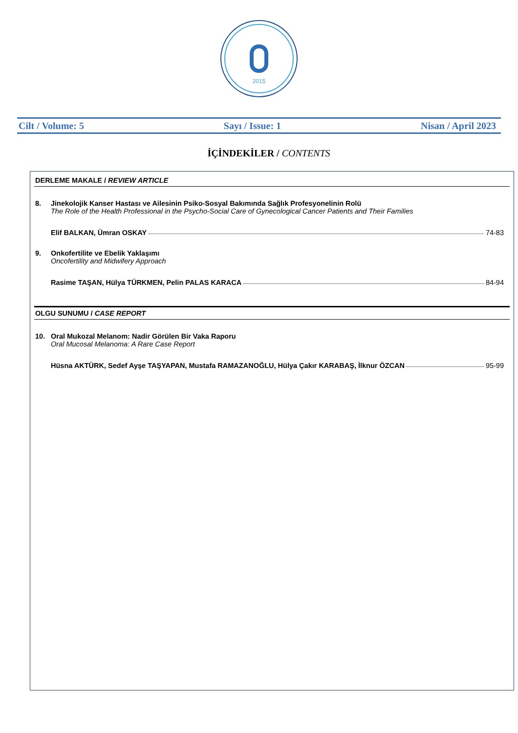2015
Cilt / Volume: 5 Sayı / Issue: 1 Nisan / April 2023
İÇİNDEKİLER / CONTENTS
DERLEME MAKALE / REVIEW ARTICLE
8. Jinekolojik Kanser Hastası ve Ailesinin Psiko-Sosyal Bakımında Sağlık Profesyonelinin Rolü
The Role of the Health Professional in the Psycho-Social Care of Gynecological Cancer Patients and Their Families
Elif BALKAN, Ümran OSKAY 74-83
9. Onkofertilite ve Ebelik Yaklaşımı
Oncofertility and Midwifery Approach
Rasime TAŞAN, Hülya TÜRKMEN, Pelin PALAS KARACA 84-94
OLGU SUNUMU / CASE REPORT
10. Oral Mukozal Melanom: Nadir Görülen Bir Vaka Raporu
Oral Mucosal Melanoma: A Rare Case Report
Hüsna AKTÜRK, Sedef Ayşe TAŞYAPAN, Mustafa RAMAZANOĞLU, Hülya Çakır KARABAŞ, İlknur ÖZCAN 95-99